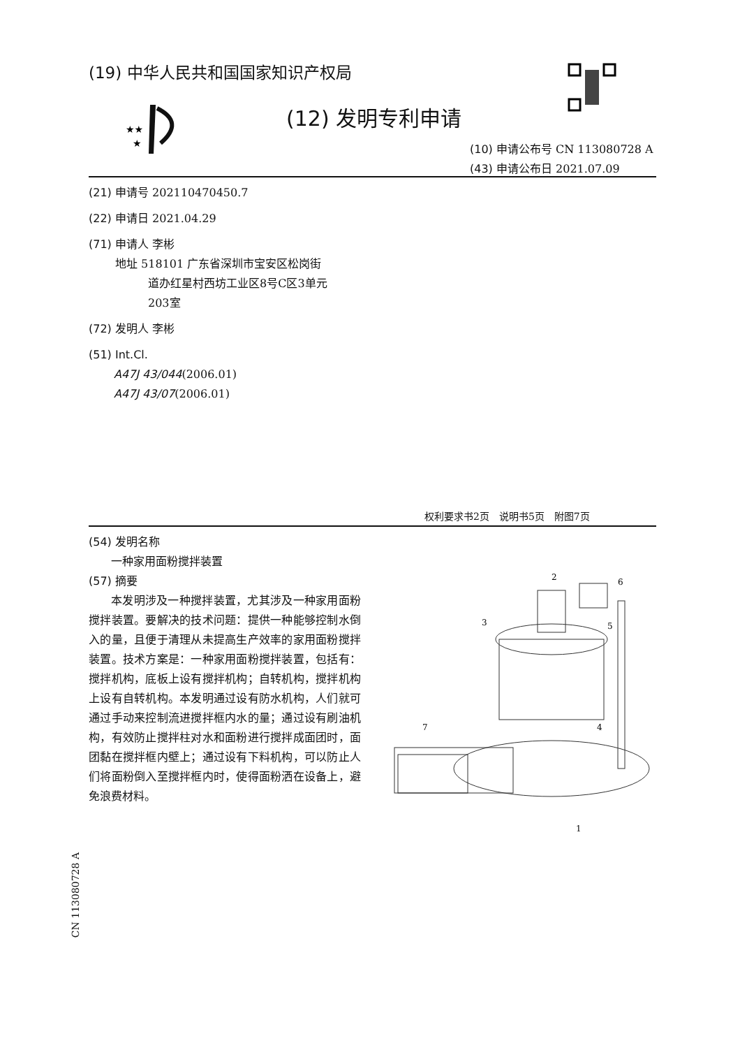(19) 中华人民共和国国家知识产权局
★★
★
(12) 发明专利申请
(10) 申请公布号 CN 113080728 A
(43) 申请公布日 2021.07.09
(21) 申请号 202110470450.7
(22) 申请日 2021.04.29
(71) 申请人 李彬
地址 518101 广东省深圳市宝安区松岗街
道办红星村西坊工业区8号C区3单元
203室
(72) 发明人 李彬
(51) Int.Cl.
A47J 43/044(2006.01)
A47J 43/07(2006.01)
权利要求书2页　说明书5页　附图7页
(54) 发明名称
一种家用面粉搅拌装置
(57) 摘要
本发明涉及一种搅拌装置，尤其涉及一种家用面粉搅拌装置。要解决的技术问题：提供一种能够控制水倒入的量，且便于清理从未提高生产效率的家用面粉搅拌装置。技术方案是：一种家用面粉搅拌装置，包括有：搅拌机构，底板上设有搅拌机构；自转机构，搅拌机构上设有自转机构。本发明通过设有防水机构，人们就可通过手动来控制流进搅拌框内水的量；通过设有刷油机构，有效防止搅拌柱对水和面粉进行搅拌成面团时，面团黏在搅拌框内壁上；通过设有下料机构，可以防止人们将面粉倒入至搅拌框内时，使得面粉洒在设备上，避免浪费材料。
2
6
3
5
4
7
1
CN 113080728 A